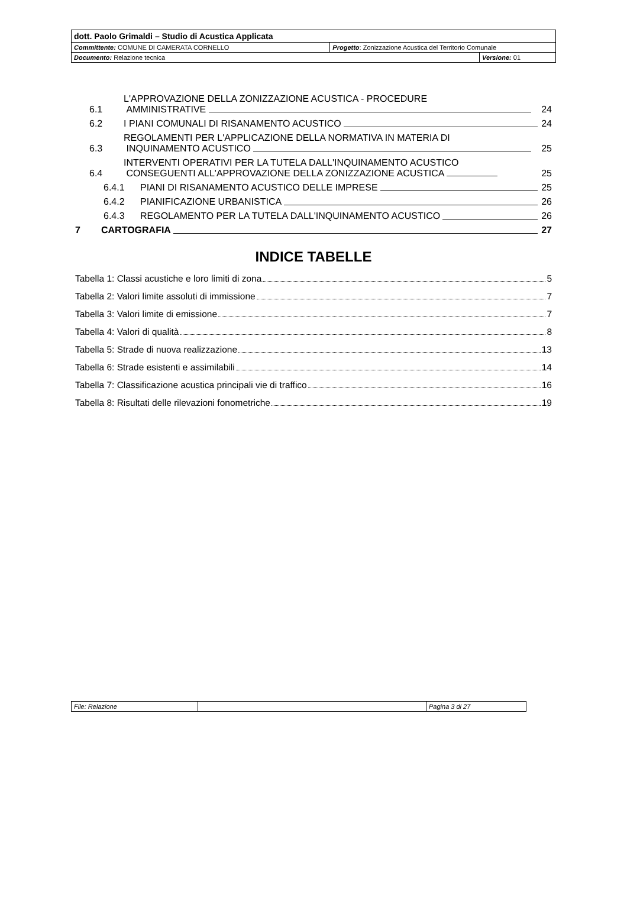| dott. Paolo Grimaldi – Studio di Acustica Applicata | | |
| Committente: COMUNE DI CAMERATA CORNELLO | Progetto : Zonizzazione Acustica del Territorio Comunale | |
| Documento: Relazione tecnica | | Versione: 01 |
6.1 L'APPROVAZIONE DELLA ZONIZZAZIONE ACUSTICA - PROCEDURE
AMMINISTRATIVE 24
6.2 I PIANI COMUNALI DI RISANAMENTO ACUSTICO 24
6.3 REGOLAMENTI PER L'APPLICAZIONE DELLA NORMATIVA IN MATERIA DI
INQUINAMENTO ACUSTICO 25
6.4 INTERVENTI OPERATIVI PER LA TUTELA DALL'INQUINAMENTO ACUSTICO
CONSEGUENTI ALL'APPROVAZIONE DELLA ZONIZZAZIONE ACUSTICA 25
6.4.1 PIANI DI RISANAMENTO ACUSTICO DELLE IMPRESE 25
6.4.2 PIANIFICAZIONE URBANISTICA 26
6.4.3 REGOLAMENTO PER LA TUTELA DALL'INQUINAMENTO ACUSTICO 26
7 CARTOGRAFIA 27
INDICE TABELLE
Tabella 1: Classi acustiche e loro limiti di zona 5
Tabella 2: Valori limite assoluti di immissione 7
Tabella 3: Valori limite di emissione 7
Tabella 4: Valori di qualità 8
Tabella 5: Strade di nuova realizzazione 13
Tabella 6: Strade esistenti e assimilabili 14
Tabella 7: Classificazione acustica principali vie di traffico 16
Tabella 8: Risultati delle rilevazioni fonometriche 19
| File: Relazione | | Pagina 3 di 27 |